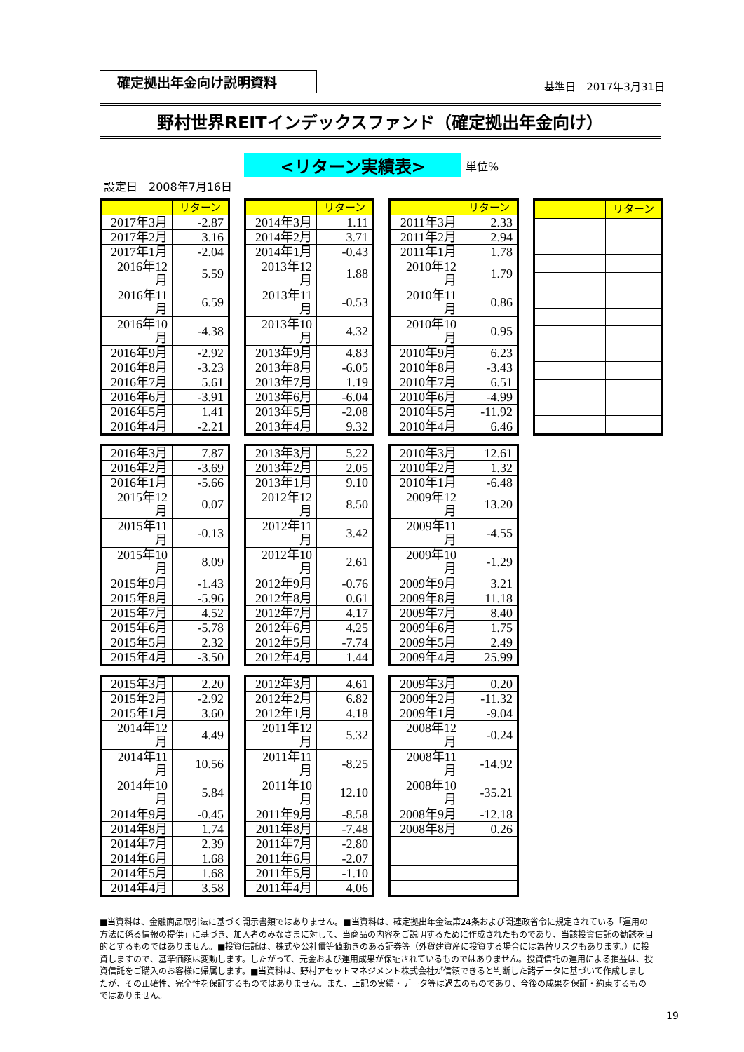確定拠出年金向け説明資料
基準日　2017年3月31日
野村世界REITインデックスファンド（確定拠出年金向け）
<リターン実績表>
単位%
設定日　2008年7月16日
| | リターン |
| --- | --- |
| 2017年3月 | -2.87 |
| 2017年2月 | 3.16 |
| 2017年1月 | -2.04 |
| 2016年12月 | 5.59 |
| 2016年11月 | 6.59 |
| 2016年10月 | -4.38 |
| 2016年9月 | -2.92 |
| 2016年8月 | -3.23 |
| 2016年7月 | 5.61 |
| 2016年6月 | -3.91 |
| 2016年5月 | 1.41 |
| 2016年4月 | -2.21 |
| | リターン |
| --- | --- |
| 2014年3月 | 1.11 |
| 2014年2月 | 3.71 |
| 2014年1月 | -0.43 |
| 2013年12月 | 1.88 |
| 2013年11月 | -0.53 |
| 2013年10月 | 4.32 |
| 2013年9月 | 4.83 |
| 2013年8月 | -6.05 |
| 2013年7月 | 1.19 |
| 2013年6月 | -6.04 |
| 2013年5月 | -2.08 |
| 2013年4月 | 9.32 |
| | リターン |
| --- | --- |
| 2011年3月 | 2.33 |
| 2011年2月 | 2.94 |
| 2011年1月 | 1.78 |
| 2010年12月 | 1.79 |
| 2010年11月 | 0.86 |
| 2010年10月 | 0.95 |
| 2010年9月 | 6.23 |
| 2010年8月 | -3.43 |
| 2010年7月 | 6.51 |
| 2010年6月 | -4.99 |
| 2010年5月 | -11.92 |
| 2010年4月 | 6.46 |
| | リターン |
| --- | --- |
| 2016年3月 | 7.87 |
| 2016年2月 | -3.69 |
| 2016年1月 | -5.66 |
| 2015年12月 | 0.07 |
| 2015年11月 | -0.13 |
| 2015年10月 | 8.09 |
| 2015年9月 | -1.43 |
| 2015年8月 | -5.96 |
| 2015年7月 | 4.52 |
| 2015年6月 | -5.78 |
| 2015年5月 | 2.32 |
| 2015年4月 | -3.50 |
| 2013年3月 | 5.22 |
| 2013年2月 | 2.05 |
| 2013年1月 | 9.10 |
| 2012年12月 | 8.50 |
| 2012年11月 | 3.42 |
| 2012年10月 | 2.61 |
| 2012年9月 | -0.76 |
| 2012年8月 | 0.61 |
| 2012年7月 | 4.17 |
| 2012年6月 | 4.25 |
| 2012年5月 | -7.74 |
| 2012年4月 | 1.44 |
| 2010年3月 | 12.61 |
| 2010年2月 | 1.32 |
| 2010年1月 | -6.48 |
| 2009年12月 | 13.20 |
| 2009年11月 | -4.55 |
| 2009年10月 | -1.29 |
| 2009年9月 | 3.21 |
| 2009年8月 | 11.18 |
| 2009年7月 | 8.40 |
| 2009年6月 | 1.75 |
| 2009年5月 | 2.49 |
| 2009年4月 | 25.99 |
| 2015年3月 | 2.20 |
| 2015年2月 | -2.92 |
| 2015年1月 | 3.60 |
| 2014年12月 | 4.49 |
| 2014年11月 | 10.56 |
| 2014年10月 | 5.84 |
| 2014年9月 | -0.45 |
| 2014年8月 | 1.74 |
| 2014年7月 | 2.39 |
| 2014年6月 | 1.68 |
| 2014年5月 | 1.68 |
| 2014年4月 | 3.58 |
| 2012年3月 | 4.61 |
| 2012年2月 | 6.82 |
| 2012年1月 | 4.18 |
| 2011年12月 | 5.32 |
| 2011年11月 | -8.25 |
| 2011年10月 | 12.10 |
| 2011年9月 | -8.58 |
| 2011年8月 | -7.48 |
| 2011年7月 | -2.80 |
| 2011年6月 | -2.07 |
| 2011年5月 | -1.10 |
| 2011年4月 | 4.06 |
| 2009年3月 | 0.20 |
| 2009年2月 | -11.32 |
| 2009年1月 | -9.04 |
| 2008年12月 | -0.24 |
| 2008年11月 | -14.92 |
| 2008年10月 | -35.21 |
| 2008年9月 | -12.18 |
| 2008年8月 | 0.26 |
■当資料は、金融商品取引法に基づく開示書類ではありません。■当資料は、確定拠出年金法第24条および関連政省令に規定されている「運用の方法に係る情報の提供」に基づき、加入者のみなさまに対して、当商品の内容をご説明するために作成されたものであり、当該投資信託の勧誘を目的とするものではありません。■投資信託は、株式や公社債等値動きのある証券等（外貨建資産に投資する場合には為替リスクもあります。）に投資しますので、基準価額は変動します。したがって、元金および運用成果が保証されているものではありません。投資信託の運用による損益は、投資信託をご購入のお客様に帰属します。■当資料は、野村アセットマネジメント株式会社が信頼できると判断した諸データに基づいて作成しましたが、その正確性、完全性を保証するものではありません。また、上記の実績・データ等は過去のものであり、今後の成果を保証・約束するものではありません。
19